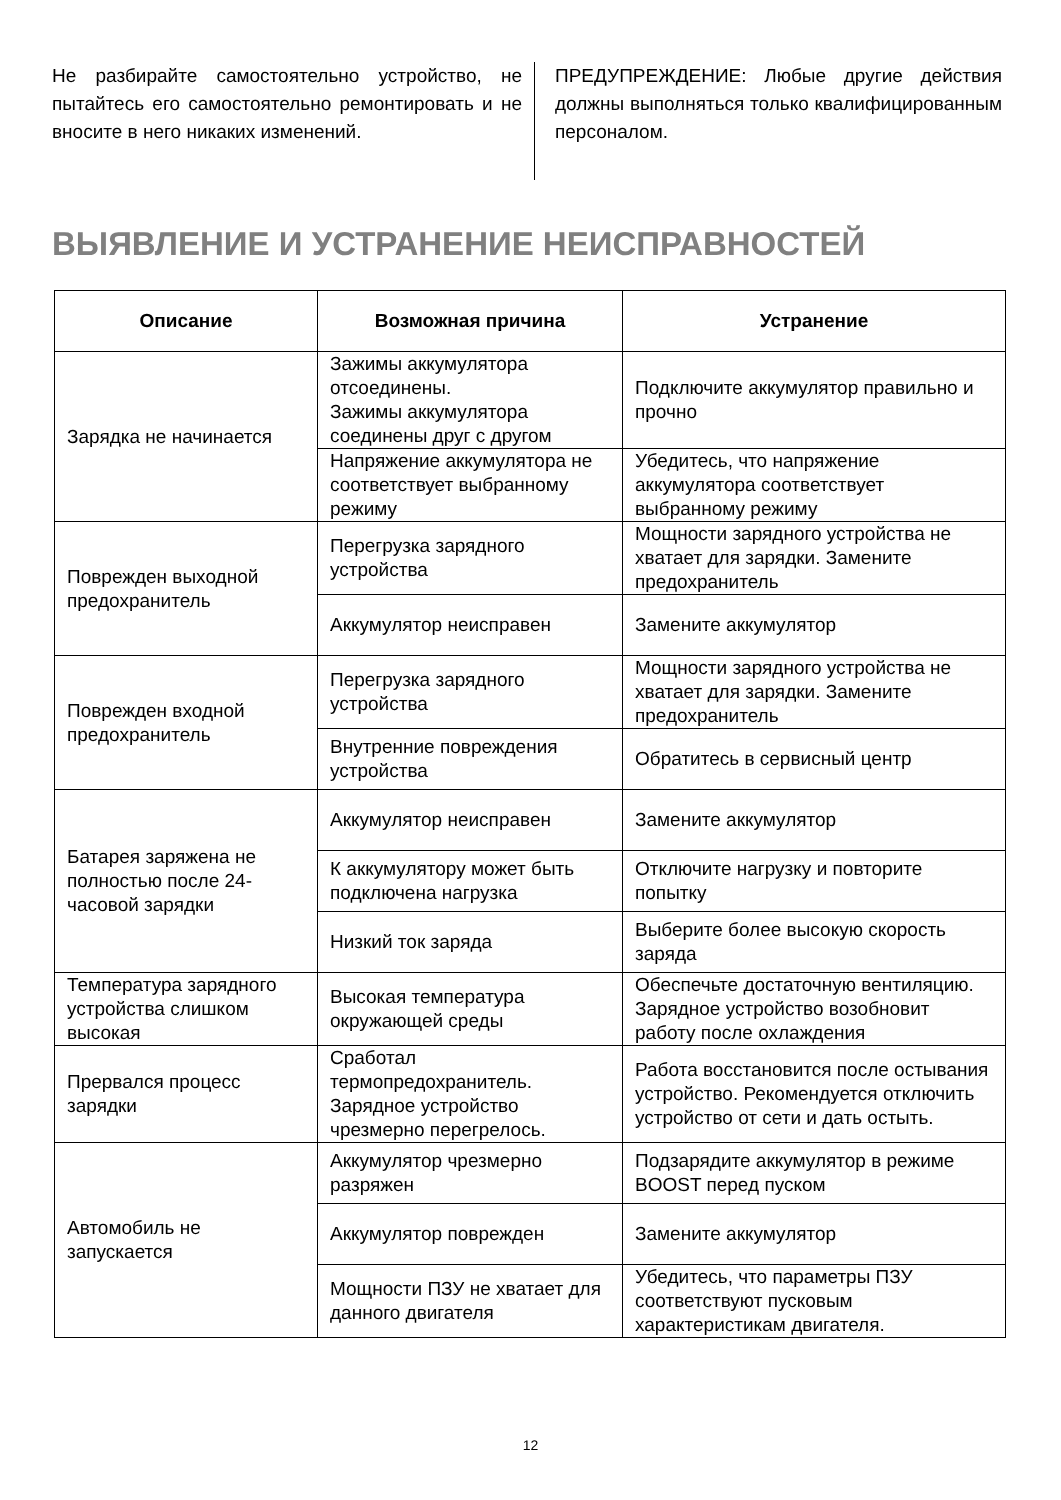Не разбирайте самостоятельно устройство, не пытайтесь его самостоятельно ремонтировать и не вносите в него никаких изменений.
ПРЕДУПРЕЖДЕНИЕ: Любые другие действия должны выполняться только квалифицированным персоналом.
ВЫЯВЛЕНИЕ И УСТРАНЕНИЕ НЕИСПРАВНОСТЕЙ
| Описание | Возможная причина | Устранение |
| --- | --- | --- |
| Зарядка не начинается | Зажимы аккумулятора отсоединены. Зажимы аккумулятора соединены друг с другом | Подключите аккумулятор правильно и прочно |
| | Напряжение аккумулятора не соответствует выбранному режиму | Убедитесь, что напряжение аккумулятора соответствует выбранному режиму |
| Поврежден выходной предохранитель | Перегрузка зарядного устройства | Мощности зарядного устройства не хватает для зарядки. Замените предохранитель |
| | Аккумулятор неисправен | Замените аккумулятор |
| Поврежден входной предохранитель | Перегрузка зарядного устройства | Мощности зарядного устройства не хватает для зарядки. Замените предохранитель |
| | Внутренние повреждения устройства | Обратитесь в сервисный центр |
| Батарея заряжена не полностью после 24-часовой зарядки | Аккумулятор неисправен | Замените аккумулятор |
| | К аккумулятору может быть подключена нагрузка | Отключите нагрузку и повторите попытку |
| | Низкий ток заряда | Выберите более высокую скорость заряда |
| Температура зарядного устройства слишком высокая | Высокая температура окружающей среды | Обеспечьте достаточную вентиляцию. Зарядное устройство возобновит работу после охлаждения |
| Прервался процесс зарядки | Сработал термопредохранитель. Зарядное устройство чрезмерно перегрелось. | Работа восстановится после остывания устройство. Рекомендуется отключить устройство от сети и дать остыть. |
| Автомобиль не запускается | Аккумулятор чрезмерно разряжен | Подзарядите аккумулятор в режиме BOOST перед пуском |
| | Аккумулятор поврежден | Замените аккумулятор |
| | Мощности ПЗУ не хватает для данного двигателя | Убедитесь, что параметры ПЗУ соответствуют пусковым характеристикам двигателя. |
12